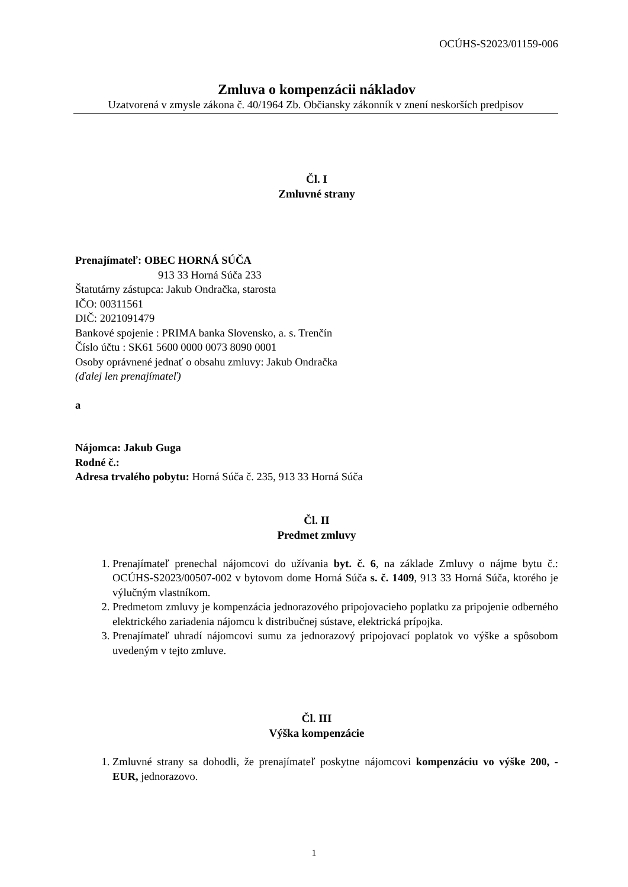OCÚHS-S2023/01159-006
Zmluva o kompenzácii nákladov
Uzatvorená v zmysle zákona č. 40/1964 Zb. Občiansky zákonník v znení neskorších predpisov
Čl. I
Zmluvné strany
Prenajímateľ: OBEC HORNÁ SÚČA
913 33 Horná Súča 233
Štatutárny zástupca: Jakub Ondračka, starosta
IČO: 00311561
DIČ: 2021091479
Bankové spojenie : PRIMA banka Slovensko, a. s. Trenčín
Číslo účtu : SK61 5600 0000 0073 8090 0001
Osoby oprávnené jednať o obsahu zmluvy: Jakub Ondračka
(ďalej len prenajímateľ)
a
Nájomca: Jakub Guga
Rodné č.:
Adresa trvalého pobytu: Horná Súča č. 235, 913 33 Horná Súča
Čl. II
Predmet zmluvy
1. Prenajímateľ prenechal nájomcovi do užívania byt. č. 6, na základe Zmluvy o nájme bytu č.: OCÚHS-S2023/00507-002 v bytovom dome Horná Súča s. č. 1409, 913 33 Horná Súča, ktorého je výlučným vlastníkom.
2. Predmetom zmluvy je kompenzácia jednorazového pripojovacieho poplatku za pripojenie odberného elektrického zariadenia nájomcu k distribučnej sústave, elektrická prípojka.
3. Prenajímateľ uhradí nájomcovi sumu za jednorazový pripojovací poplatok vo výške a spôsobom uvedeným v tejto zmluve.
Čl. III
Výška kompenzácie
1. Zmluvné strany sa dohodli, že prenajímateľ poskytne nájomcovi kompenzáciu vo výške 200, - EUR, jednorazovo.
1